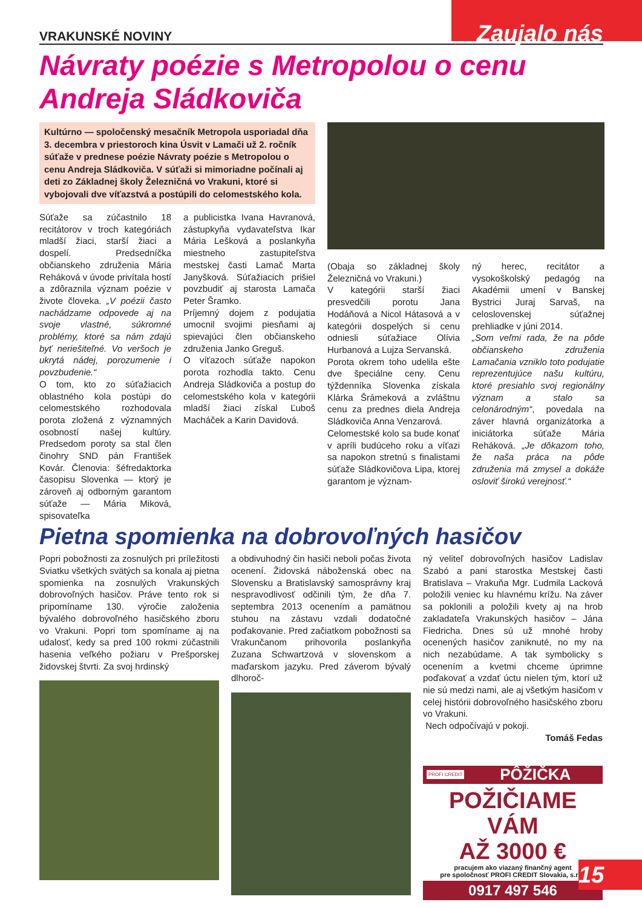VRAKUNSKÉ NOVINY Zaujalo nás
Návraty poézie s Metropolou o cenu Andreja Sládkoviča
Kultúrno — spoločenský mesačník Metropola usporiadal dňa 3. decembra v priestoroch kina Úsvit v Lamači už 2. ročník súťaže v prednese poézie Návraty poézie s Metropolou o cenu Andreja Sládkoviča. V súťaži si mimoriadne počínali aj deti zo Základnej školy Železničná vo Vrakuni, ktoré si vybojovali dve víťazstvá a postúpili do celomestského kola.
Súťaže sa zúčastnilo 18 recitátorov v troch kategóriách mladší žiaci, starší žiaci a dospelí. Predsedníčka občianskeho združenia Mária Reháková v úvode privítala hostí a zdôraznila význam poézie v živote človeka. „V poézii často nachádzame odpovede aj na svoje vlastné, súkromné problémy, ktoré sa nám zdajú byť neriešiteľné. Vo veršoch je ukrytá nádej, porozumenie i povzbudenie.“
O tom, kto zo súťažiacich oblastného kola postúpi do celomestského rozhodovala porota zložená z významných osobností našej kultúry. Predsedom poroty sa stal člen činohry SND pán František Kovár. Členovia: šéfredaktorka časopisu Slovenka — ktorý je zároveň aj odborným garantom súťaže — Mária Miková, spisovateľka
a publicistka Ivana Havranová, zástupkyňa vydavateľstva Ikar Mária Lešková a poslankyňa miestneho zastupiteľstva mestskej časti Lamač Marta Janyšková. Súťažiacich prišiel povzbudiť aj starosta Lamača Peter Šramko.
Príjemný dojem z podujatia umocnil svojimi piesňami aj spievajúci člen občianskeho združenia Janko Greguš.
O víťazoch súťaže napokon porota rozhodla takto. Cenu Andreja Sládkoviča a postup do celomestského kola v kategórii mladší žiaci získal Ľuboš Macháček a Karin Davidová.
(Obaja so základnej školy Železničná vo Vrakuni.)
V kategórii starší žiaci presvedčili porotu Jana Hodáňová a Nicol Hátasová a v kategórii dospelých si cenu odniesli súťažiace Olívia Hurbanová a Lujza Servanská.
Porota okrem toho udelila ešte dve špeciálne ceny. Cenu týždenníka Slovenka získala Klárka Šrámeková a zvláštnu cenu za prednes diela Andreja Sládkoviča Anna Venzarová.
Celomestské kolo sa bude konať v apríli budúceho roku a víťazi sa napokon stretnú s finalistami súťaže Sládkovičova Lipa, ktorej garantom je význam-
ný herec, recitátor a vysokoškolský pedagóg na Akadémii umení v Banskej Bystrici Juraj Sarvaš, na celoslovenskej súťažnej prehliadke v júni 2014.
„Som veľmi rada, že na pôde občianskeho združenia Lamačania vzniklo toto podujatie reprezentujúce našu kultúru, ktoré presiahlo svoj regionálny význam a stalo sa celonárodným“, povedala na záver hlavná organizátorka a iniciátorka súťaže Mária Reháková. „Je dôkazom toho, že naša práca na pôde združenia má zmysel a dokáže osloviť širokú verejnosť.“
Pietna spomienka na dobrovoľných hasičov
Popri pobožnosti za zosnulých pri príležitosti Sviatku všetkých svätých sa konala aj pietna spomienka na zosnulých Vrakunských dobrovoľných hasičov. Práve tento rok si pripomíname 130. výročie založenia bývalého dobrovoľného hasičského zboru vo Vrakuni. Popri tom spomíname aj na udalosť, kedy sa pred 100 rokmi zúčastnili hasenia veľkého požiaru v Prešporskej židovskej štvrti. Za svoj hrdinský
a obdivuhodný čin hasiči neboli počas života ocenení. Židovská náboženská obec na Slovensku a Bratislavský samosprávny kraj nespravodlivosť odčinili tým, že dňa 7. septembra 2013 ocenením a pamätnou stuhou na zástavu vzdali dodatočné poďakovanie. Pred začiatkom pobožnosti sa Vrakunčanom prihovorila poslankyňa Zuzana Schwartzová v slovenskom a maďarskom jazyku. Pred záverom bývalý dlhoroč-
ný veliteľ dobrovoľných hasičov Ladislav Szabó a pani starostka Mestskej časti Bratislava – Vrakuňa Mgr. Ľudmila Lacková položili veniec ku hlavnému krížu. Na záver sa poklonili a položili kvety aj na hrob zakladateľa Vrakunských hasičov – Jána Fiedricha. Dnes sú už mnohé hroby ocenených hasičov zaniknuté, no my na nich nezabúdame. A tak symbolicky s ocenením a kvetmi chceme úprimne poďakovať a vzdať úctu nielen tým, ktorí už nie sú medzi nami, ale aj všetkým hasičom v celej histórii dobrovoľného hasičského zboru vo Vrakuni.
Nech odpočívajú v pokoji.
Tomáš Fedas
PROFI CREDIT PÔŽIČKA
POŽIČIAME VÁM
AŽ 3000 €
pracujem ako viazaný finančný agent
pre spoločnosť PROFI CREDIT Slovakia, s.r.o.
0917 497 546
15